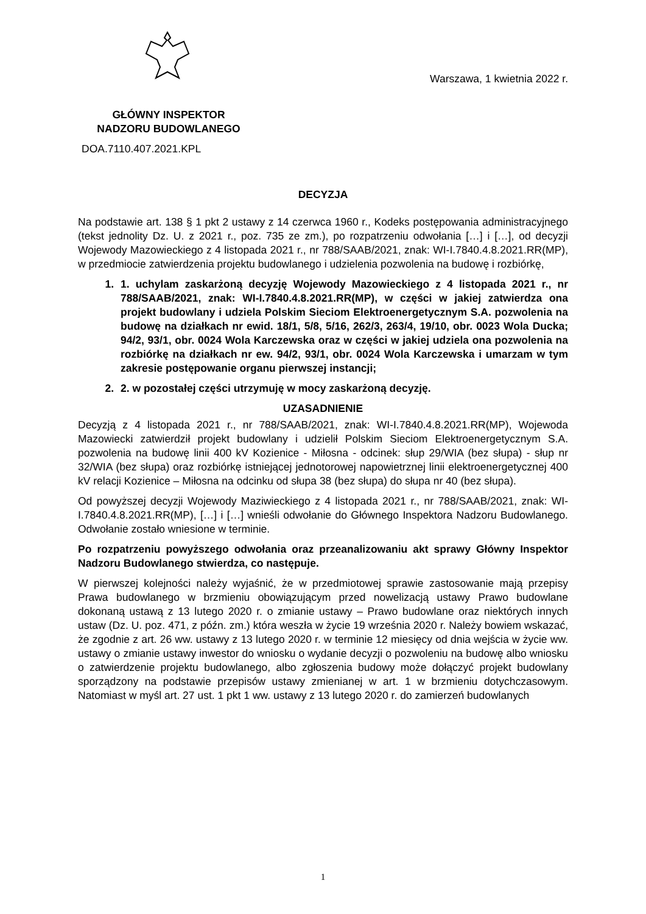Warszawa, 1 kwietnia 2022 r.
GŁÓWNY INSPEKTOR
NADZORU BUDOWLANEGO
DOA.7110.407.2021.KPL
DECYZJA
Na podstawie art. 138 § 1 pkt 2 ustawy z 14 czerwca 1960 r., Kodeks postępowania administracyjnego (tekst jednolity Dz. U. z 2021 r., poz. 735 ze zm.), po rozpatrzeniu odwołania […] i […], od decyzji Wojewody Mazowieckiego z 4 listopada 2021 r., nr 788/SAAB/2021, znak: WI-I.7840.4.8.2021.RR(MP), w przedmiocie zatwierdzenia projektu budowlanego i udzielenia pozwolenia na budowę i rozbiórkę,
1. 1. uchylam zaskarżoną decyzję Wojewody Mazowieckiego z 4 listopada 2021 r., nr 788/SAAB/2021, znak: WI-I.7840.4.8.2021.RR(MP), w części w jakiej zatwierdza ona projekt budowlany i udziela Polskim Sieciom Elektroenergetycznym S.A. pozwolenia na budowę na działkach nr ewid. 18/1, 5/8, 5/16, 262/3, 263/4, 19/10, obr. 0023 Wola Ducka; 94/2, 93/1, obr. 0024 Wola Karczewska oraz w części w jakiej udziela ona pozwolenia na rozbiórkę na działkach nr ew. 94/2, 93/1, obr. 0024 Wola Karczewska i umarzam w tym zakresie postępowanie organu pierwszej instancji;
2. 2. w pozostałej części utrzymuję w mocy zaskarżoną decyzję.
UZASADNIENIE
Decyzją z 4 listopada 2021 r., nr 788/SAAB/2021, znak: WI-I.7840.4.8.2021.RR(MP), Wojewoda Mazowiecki zatwierdził projekt budowlany i udzielił Polskim Sieciom Elektroenergetycznym S.A. pozwolenia na budowę linii 400 kV Kozienice - Miłosna - odcinek: słup 29/WIA (bez słupa) - słup nr 32/WIA (bez słupa) oraz rozbiórkę istniejącej jednotorowej napowietrznej linii elektroenergetycznej 400 kV relacji Kozienice – Miłosna na odcinku od słupa 38 (bez słupa) do słupa nr 40 (bez słupa).
Od powyższej decyzji Wojewody Maziwieckiego z 4 listopada 2021 r., nr 788/SAAB/2021, znak: WI-I.7840.4.8.2021.RR(MP), […] i […] wnieśli odwołanie do Głównego Inspektora Nadzoru Budowlanego. Odwołanie zostało wniesione w terminie.
Po rozpatrzeniu powyższego odwołania oraz przeanalizowaniu akt sprawy Główny Inspektor Nadzoru Budowlanego stwierdza, co następuje.
W pierwszej kolejności należy wyjaśnić, że w przedmiotowej sprawie zastosowanie mają przepisy Prawa budowlanego w brzmieniu obowiązującym przed nowelizacją ustawy Prawo budowlane dokonaną ustawą z 13 lutego 2020 r. o zmianie ustawy – Prawo budowlane oraz niektórych innych ustaw (Dz. U. poz. 471, z późn. zm.) która weszła w życie 19 września 2020 r. Należy bowiem wskazać, że zgodnie z art. 26 ww. ustawy z 13 lutego 2020 r. w terminie 12 miesięcy od dnia wejścia w życie ww. ustawy o zmianie ustawy inwestor do wniosku o wydanie decyzji o pozwoleniu na budowę albo wniosku o zatwierdzenie projektu budowlanego, albo zgłoszenia budowy może dołączyć projekt budowlany sporządzony na podstawie przepisów ustawy zmienianej w art. 1 w brzmieniu dotychczasowym. Natomiast w myśl art. 27 ust. 1 pkt 1 ww. ustawy z 13 lutego 2020 r. do zamierzeń budowlanych
1